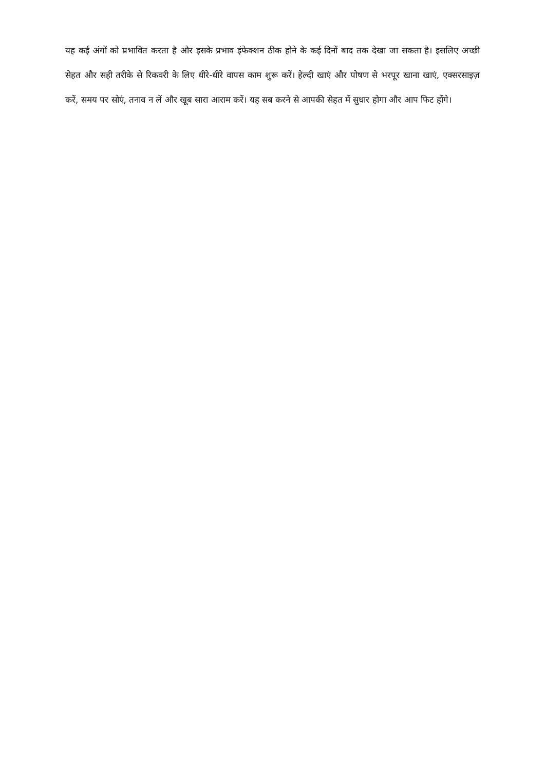यह कई अंगों को प्रभावित करता है और इसके प्रभाव इंफेक्शन ठीक होने के कई दिनों बाद तक देखा जा सकता है। इसलिए अच्छी सेहत और सही तरीके से रिकवरी के लिए धीरे-धीरे वापस काम शुरू करें। हेल्दी खाएं और पोषण से भरपूर खाना खाएं, एक्सरसाइज़ करें, समय पर सोएं, तनाव न लें और खूब सारा आराम करें। यह सब करने से आपकी सेहत में सुधार होगा और आप फिट होंगे।